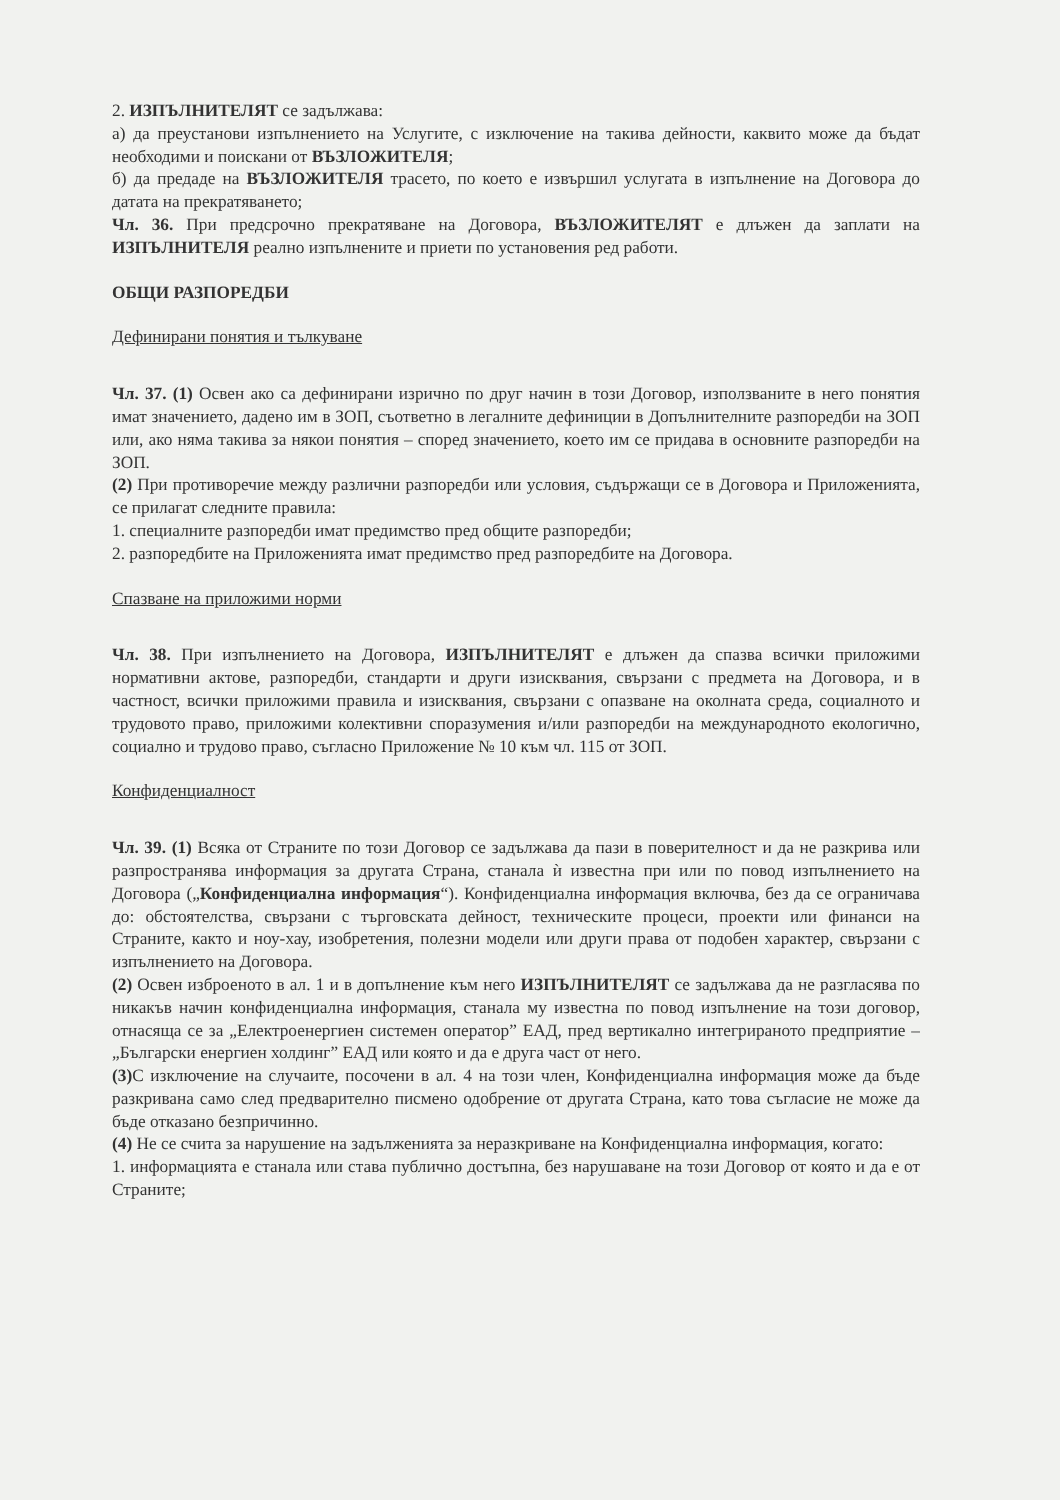2. ИЗПЪЛНИТЕЛЯТ се задължава:
а) да преустанови изпълнението на Услугите, с изключение на такива дейности, каквито може да бъдат необходими и поискани от ВЪЗЛОЖИТЕЛЯ;
б) да предаде на ВЪЗЛОЖИТЕЛЯ трасето, по което е извършил услугата в изпълнение на Договора до датата на прекратяването;
Чл. 36. При предсрочно прекратяване на Договора, ВЪЗЛОЖИТЕЛЯТ е длъжен да заплати на ИЗПЪЛНИТЕЛЯ реално изпълнените и приети по установения ред работи.
ОБЩИ РАЗПОРЕДБИ
Дефинирани понятия и тълкуване
Чл. 37. (1) Освен ако са дефинирани изрично по друг начин в този Договор, използваните в него понятия имат значението, дадено им в ЗОП, съответно в легалните дефиниции в Допълнителните разпоредби на ЗОП или, ако няма такива за някои понятия – според значението, което им се придава в основните разпоредби на ЗОП.
(2) При противоречие между различни разпоредби или условия, съдържащи се в Договора и Приложенията, се прилагат следните правила:
1. специалните разпоредби имат предимство пред общите разпоредби;
2. разпоредбите на Приложенията имат предимство пред разпоредбите на Договора.
Спазване на приложими норми
Чл. 38. При изпълнението на Договора, ИЗПЪЛНИТЕЛЯТ е длъжен да спазва всички приложими нормативни актове, разпоредби, стандарти и други изисквания, свързани с предмета на Договора, и в частност, всички приложими правила и изисквания, свързани с опазване на околната среда, социалното и трудовото право, приложими колективни споразумения и/или разпоредби на международното екологично, социално и трудово право, съгласно Приложение № 10 към чл. 115 от ЗОП.
Конфиденциалност
Чл. 39. (1) Всяка от Страните по този Договор се задължава да пази в поверителност и да не разкрива или разпространява информация за другата Страна, станала ѝ известна при или по повод изпълнението на Договора („Конфиденциална информация“). Конфиденциална информация включва, без да се ограничава до: обстоятелства, свързани с търговската дейност, техническите процеси, проекти или финанси на Страните, както и ноу-хау, изобретения, полезни модели или други права от подобен характер, свързани с изпълнението на Договора.
(2) Освен изброеното в ал. 1 и в допълнение към него ИЗПЪЛНИТЕЛЯТ се задължава да не разгласява по никакъв начин конфиденциална информация, станала му известна по повод изпълнение на този договор, отнасяща се за „Електроенергиен системен оператор” ЕАД, пред вертикално интегрираното предприятие – „Български енергиен холдинг” ЕАД или която и да е друга част от него.
(3) С изключение на случаите, посочени в ал. 4 на този член, Конфиденциална информация може да бъде разкривана само след предварително писмено одобрение от другата Страна, като това съгласие не може да бъде отказано безпричинно.
(4) Не се счита за нарушение на задълженията за неразкриване на Конфиденциална информация, когато:
1. информацията е станала или става публично достъпна, без нарушаване на този Договор от която и да е от Страните;